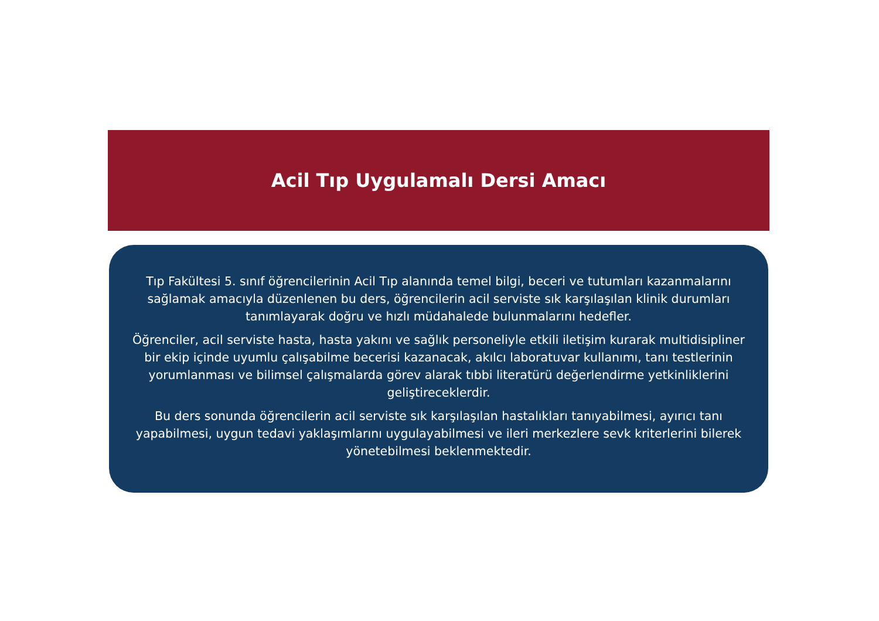Acil Tıp Uygulamalı Dersi Amacı
Tıp Fakültesi 5. sınıf öğrencilerinin Acil Tıp alanında temel bilgi, beceri ve tutumları kazanmalarını sağlamak amacıyla düzenlenen bu ders, öğrencilerin acil serviste sık karşılaşılan klinik durumları tanımlayarak doğru ve hızlı müdahalede bulunmalarını hedefler.
Öğrenciler, acil serviste hasta, hasta yakını ve sağlık personeliyle etkili iletişim kurarak multidisipliner bir ekip içinde uyumlu çalışabilme becerisi kazanacak, akılcı laboratuvar kullanımı, tanı testlerinin yorumlanması ve bilimsel çalışmalarda görev alarak tıbbi literatürü değerlendirme yetkinliklerini geliştireceklerdir.
Bu ders sonunda öğrencilerin acil serviste sık karşılaşılan hastalıkları tanıyabilmesi, ayırıcı tanı yapabilmesi, uygun tedavi yaklaşımlarını uygulayabilmesi ve ileri merkezlere sevk kriterlerini bilerek yönetebilmesi beklenmektedir.